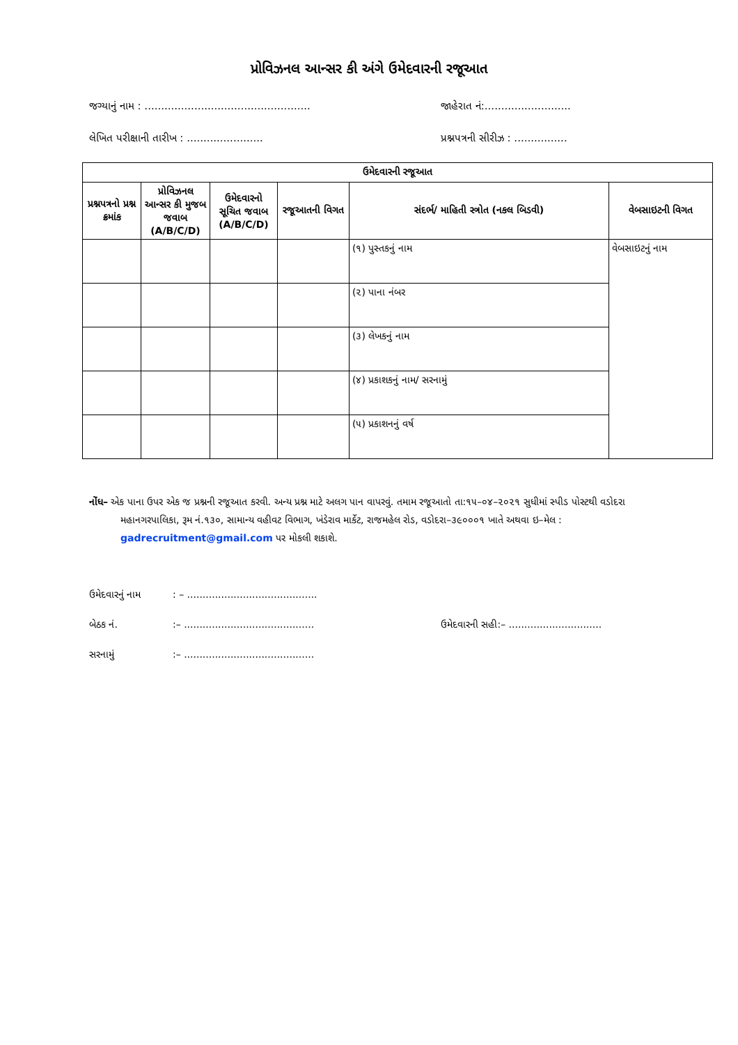પ્રોવિઝનલ આન્સર કી અંગે ઉમેદવારની રજૂઆત
જગ્યાનું નામ : ..................................................
જાહેરાત નં:..........................
લેખિત પરીક્ષાની તારીખ : ....................... પ્રશ્નપત્રની સીરીઝ : ................
| ઉમેદવારની રજૂઆત | | | | | |
| --- | --- | --- | --- | --- | --- |
| પ્રશ્નપત્રનો પ્રશ્ન ક્રમાંક | પ્રોવિઝનલ આન્સર કી મુજબ જવાબ (A/B/C/D) | ઉમેદવારનો સૂચિત જવાબ (A/B/C/D) | રજૂઆતની વિગત | સંદર્ભ/ માહિતી સ્ત્રોત (નકલ બિડવી) | વેબસાઇટની વિગત |
| | | | | (૧) પુસ્તકનું નામ | વેબસાઇટનું નામ |
| | | | | (૨) પાના નંબર | |
| | | | | (૩) લેખકનું નામ | |
| | | | | (૪) પ્રકાશકનું નામ/ સરનામું | |
| | | | | (૫) પ્રકાશનનું વર્ષ | |
નોંધ– એક પાના ઉપર એક જ પ્રશ્નની રજૂઆત કરવી. અન્ય પ્રશ્ન માટે અલગ પાન વાપરવું. તમામ રજૂઆતો તા:૧૫–૦૪–૨૦૨૧ સુધીમાં સ્પીડ પોસ્ટથી વડોદરા મહાનગરપાલિકા, રૂમ નં.૧૩૦, સામાન્ય વહીવટ વિભાગ, ખંડેરાવ માર્કેટ, રાજમહેલ રોડ, વડોદરા–૩૯૦૦૦૧ ખાતે અથવા ઇ–મેલ : gadrecruitment@gmail.com પર મોકલી શકાશે.
ઉમેદવારનું નામ: – ..........................................
બેઠક નં.:– .......................................... ઉમેદવારની સહી:– ..............................
સરનામું:– ..........................................